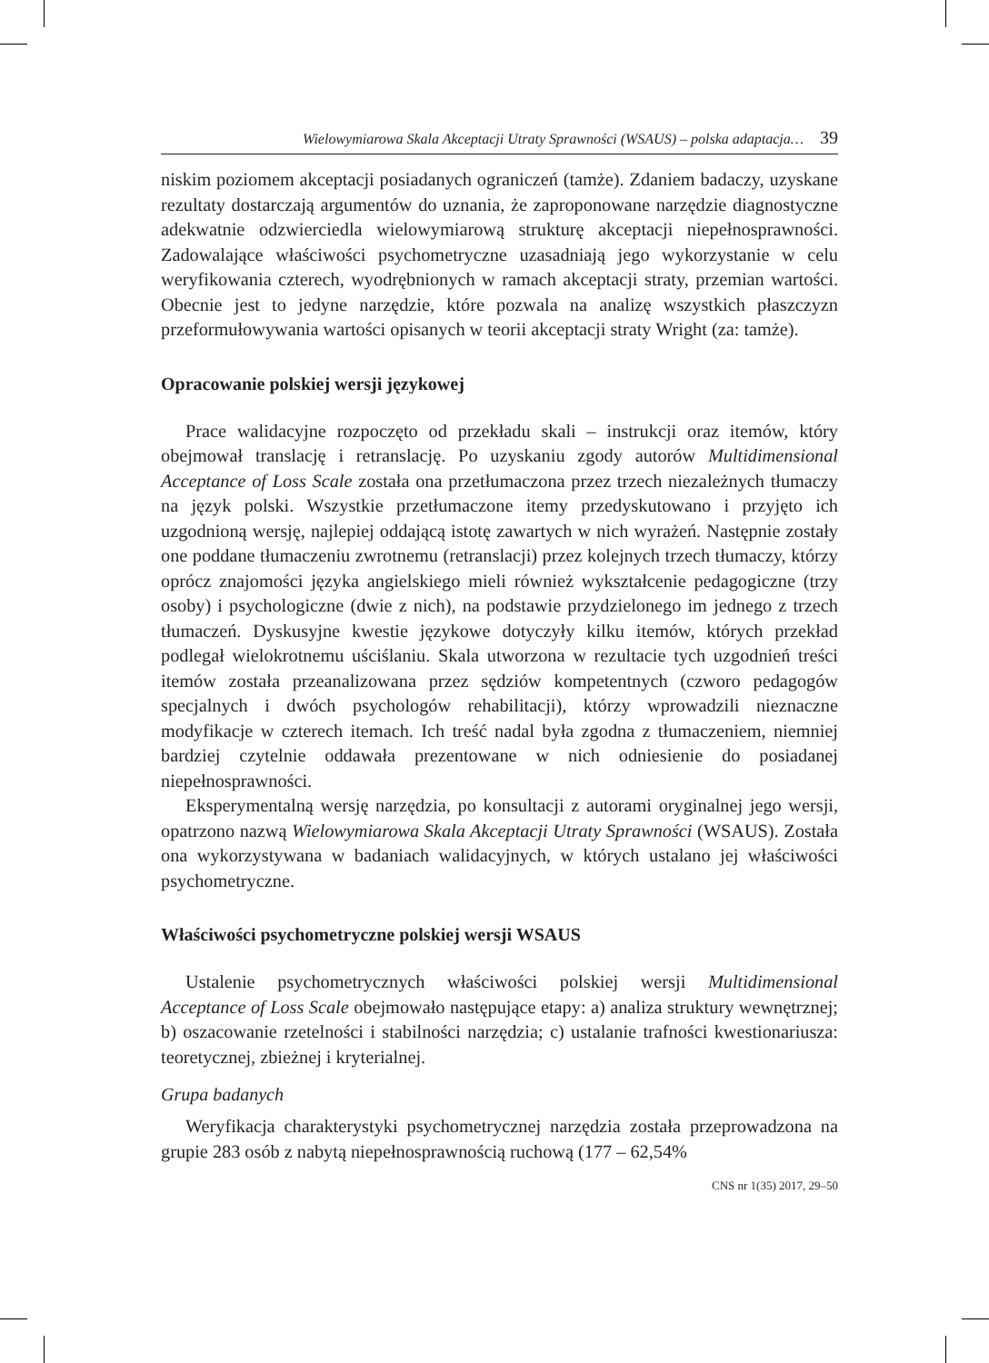Wielowymiarowa Skala Akceptacji Utraty Sprawności (WSAUS) – polska adaptacja… 39
niskim poziomem akceptacji posiadanych ograniczeń (tamże). Zdaniem badaczy, uzyskane rezultaty dostarczają argumentów do uznania, że zaproponowane narzędzie diagnostyczne adekwatnie odzwierciedla wielowymiarową strukturę akceptacji niepełnosprawności. Zadowalające właściwości psychometryczne uzasadniają jego wykorzystanie w celu weryfikowania czterech, wyodrębnionych w ramach akceptacji straty, przemian wartości. Obecnie jest to jedyne narzędzie, które pozwala na analizę wszystkich płaszczyzn przeformułowywania wartości opisanych w teorii akceptacji straty Wright (za: tamże).
Opracowanie polskiej wersji językowej
Prace walidacyjne rozpoczęto od przekładu skali – instrukcji oraz itemów, który obejmował translację i retranslację. Po uzyskaniu zgody autorów Multidimensional Acceptance of Loss Scale została ona przetłumaczona przez trzech niezależnych tłumaczy na język polski. Wszystkie przetłumaczone itemy przedyskutowano i przyjęto ich uzgodnioną wersję, najlepiej oddającą istotę zawartych w nich wyrażeń. Następnie zostały one poddane tłumaczeniu zwrotnemu (retranslacji) przez kolejnych trzech tłumaczy, którzy oprócz znajomości języka angielskiego mieli również wykształcenie pedagogiczne (trzy osoby) i psychologiczne (dwie z nich), na podstawie przydzielonego im jednego z trzech tłumaczeń. Dyskusyjne kwestie językowe dotyczyły kilku itemów, których przekład podlegał wielokrotnemu uściślaniu. Skala utworzona w rezultacie tych uzgodnień treści itemów została przeanalizowana przez sędziów kompetentnych (czworo pedagogów specjalnych i dwóch psychologów rehabilitacji), którzy wprowadzili nieznaczne modyfikacje w czterech itemach. Ich treść nadal była zgodna z tłumaczeniem, niemniej bardziej czytelnie oddawała prezentowane w nich odniesienie do posiadanej niepełnosprawności.
Eksperymentalną wersję narzędzia, po konsultacji z autorami oryginalnej jego wersji, opatrzono nazwą Wielowymiarowa Skala Akceptacji Utraty Sprawności (WSAUS). Została ona wykorzystywana w badaniach walidacyjnych, w których ustalano jej właściwości psychometryczne.
Właściwości psychometryczne polskiej wersji WSAUS
Ustalenie psychometrycznych właściwości polskiej wersji Multidimensional Acceptance of Loss Scale obejmowało następujące etapy: a) analiza struktury wewnętrznej; b) oszacowanie rzetelności i stabilności narzędzia; c) ustalanie trafności kwestionariusza: teoretycznej, zbieżnej i kryterialnej.
Grupa badanych
Weryfikacja charakterystyki psychometrycznej narzędzia została przeprowadzona na grupie 283 osób z nabytą niepełnosprawnością ruchową (177 – 62,54%
CNS nr 1(35) 2017, 29–50